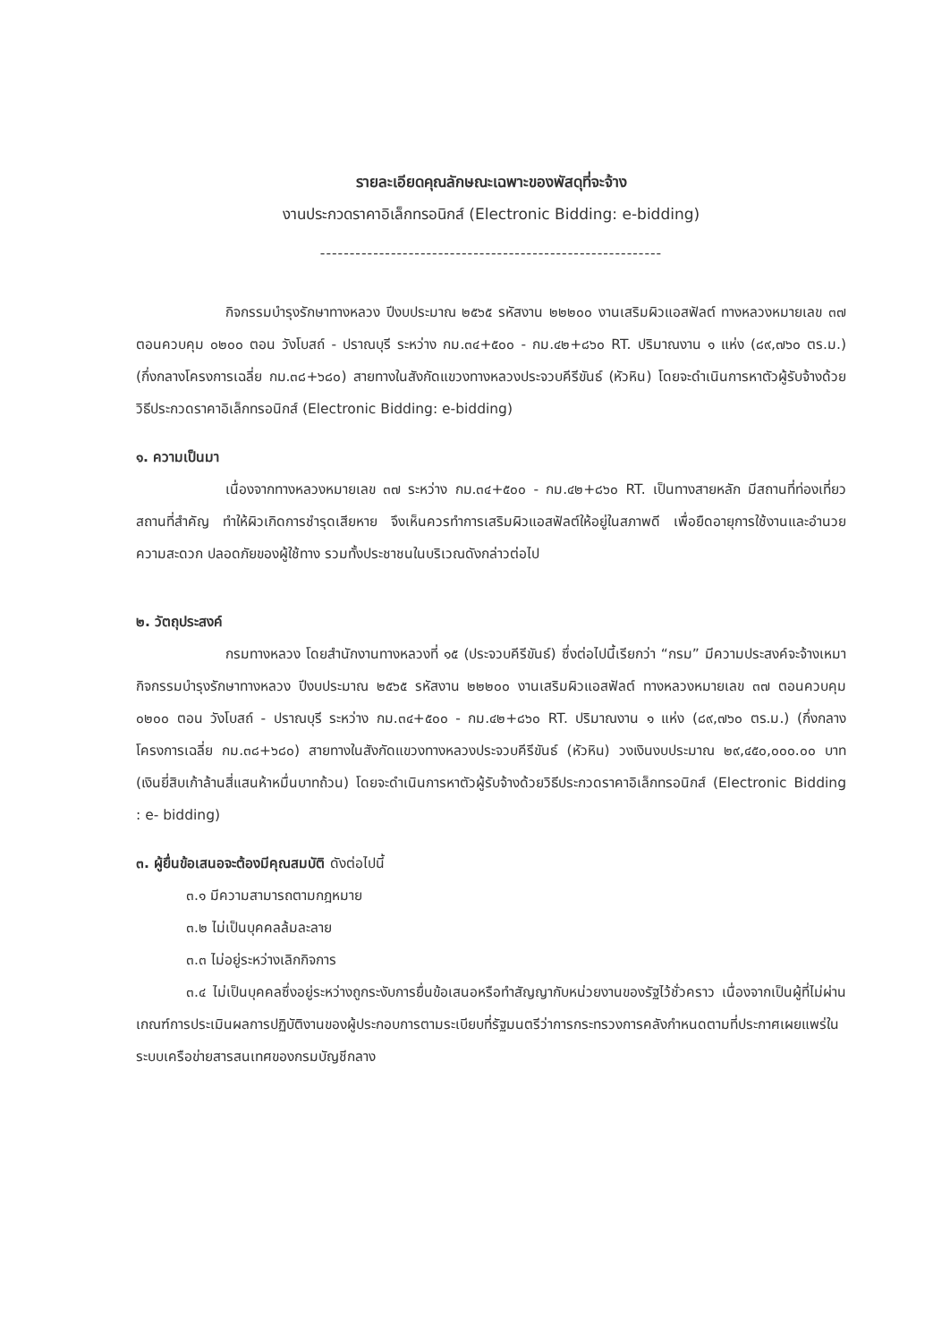รายละเอียดคุณลักษณะเฉพาะของพัสดุที่จะจ้าง
งานประกวดราคาอิเล็กทรอนิกส์ (Electronic Bidding: e-bidding)
----------------------------------------------------------
กิจกรรมบำรุงรักษาทางหลวง ปีงบประมาณ ๒๕๖๕ รหัสงาน ๒๒๒๐๐ งานเสริมผิวแอสฟัลต์ ทางหลวงหมายเลข ๓๗ ตอนควบคุม ๐๒๐๐ ตอน วังโบสถ์ - ปราณบุรี ระหว่าง กม.๓๔+๕๐๐ - กม.๔๒+๘๖๐ RT. ปริมาณงาน ๑ แห่ง (๘๙,๗๖๐ ตร.ม.) (กึ่งกลางโครงการเฉลี่ย กม.๓๘+๖๘๐) สายทางในสังกัดแขวงทางหลวงประจวบคีรีขันธ์ (หัวหิน) โดยจะดำเนินการหาตัวผู้รับจ้างด้วยวิธีประกวดราคาอิเล็กทรอนิกส์ (Electronic Bidding: e-bidding)
๑. ความเป็นมา
เนื่องจากทางหลวงหมายเลข ๓๗ ระหว่าง กม.๓๔+๕๐๐ - กม.๔๒+๘๖๐ RT. เป็นทางสายหลัก มีสถานที่ท่องเที่ยวสถานที่สำคัญ ทำให้ผิวเกิดการชำรุดเสียหาย จึงเห็นควรทำการเสริมผิวแอสฟัลต์ให้อยู่ในสภาพดี เพื่อยืดอายุการใช้งานและอำนวยความสะดวก ปลอดภัยของผู้ใช้ทาง รวมทั้งประชาชนในบริเวณดังกล่าวต่อไป
๒. วัตถุประสงค์
กรมทางหลวง โดยสำนักงานทางหลวงที่ ๑๕ (ประจวบคีรีขันธ์) ซึ่งต่อไปนี้เรียกว่า “กรม” มีความประสงค์จะจ้างเหมากิจกรรมบำรุงรักษาทางหลวง ปีงบประมาณ ๒๕๖๕ รหัสงาน ๒๒๒๐๐ งานเสริมผิวแอสฟัลต์ ทางหลวงหมายเลข ๓๗ ตอนควบคุม ๐๒๐๐ ตอน วังโบสถ์ - ปราณบุรี ระหว่าง กม.๓๔+๕๐๐ - กม.๔๒+๘๖๐ RT. ปริมาณงาน ๑ แห่ง (๘๙,๗๖๐ ตร.ม.) (กึ่งกลางโครงการเฉลี่ย กม.๓๘+๖๘๐) สายทางในสังกัดแขวงทางหลวงประจวบคีรีขันธ์ (หัวหิน) วงเงินงบประมาณ ๒๙,๔๕๐,๐๐๐.๐๐ บาท (เงินยี่สิบเก้าล้านสี่แสนห้าหมื่นบาทถ้วน) โดยจะดำเนินการหาตัวผู้รับจ้างด้วยวิธีประกวดราคาอิเล็กทรอนิกส์ (Electronic Bidding : e- bidding)
๓. ผู้ยื่นข้อเสนอจะต้องมีคุณสมบัติ ดังต่อไปนี้
๓.๑ มีความสามารถตามกฎหมาย
๓.๒ ไม่เป็นบุคคลล้มละลาย
๓.๓ ไม่อยู่ระหว่างเลิกกิจการ
๓.๔ ไม่เป็นบุคคลซึ่งอยู่ระหว่างถูกระงับการยื่นข้อเสนอหรือทำสัญญากับหน่วยงานของรัฐไว้ชั่วคราว เนื่องจากเป็นผู้ที่ไม่ผ่านเกณฑ์การประเมินผลการปฏิบัติงานของผู้ประกอบการตามระเบียบที่รัฐมนตรีว่าการกระทรวงการคลังกำหนดตามที่ประกาศเผยแพร่ในระบบเครือข่ายสารสนเทศของกรมบัญชีกลาง